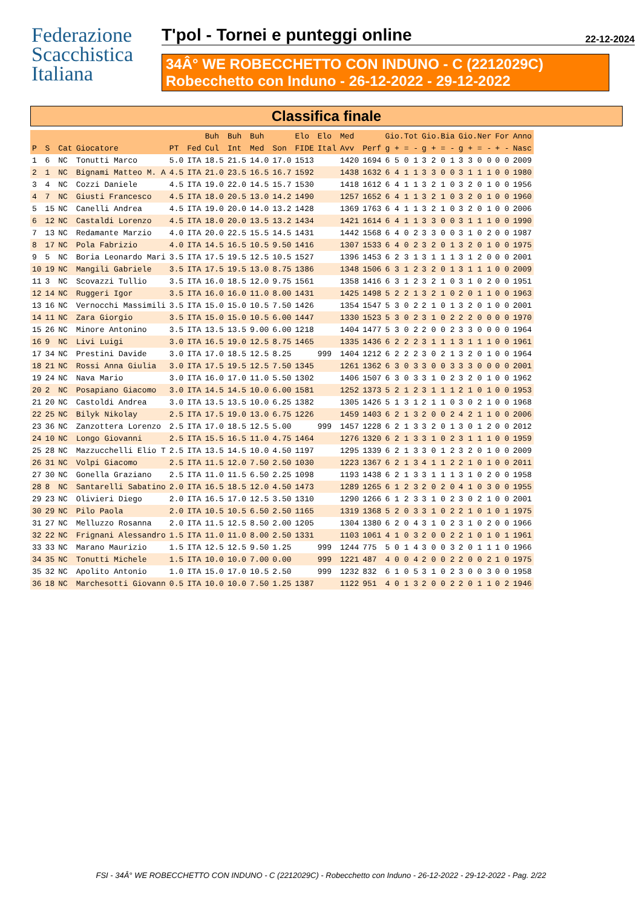Federazione
Scacchistica
Italiana
T'pol - Tornei e punteggi online 22-12-2024
34Â° WE ROBECCHETTO CON INDUNO - C (2212029C)
Robecchetto con Induno - 26-12-2022 - 29-12-2022
Classifica finale
| | | | | | | Buh | Buh | Buh | | Elo | Elo | Med | | Gio.Tot | Gio.Bia | Gio.Ner | For | Anno |
| --- | --- | --- | --- | --- | --- | --- | --- | --- | --- | --- | --- | --- | --- | --- | --- | --- | --- | --- |
| P | S | Cat | Giocatore | PT | Fed | Cul | Int | Med | Son | FIDE | Ital | Avv | Perf | g + = - | g + = - | g + = - | + - | Nasc |
| 1 | 6 | NC | Tonutti Marco | 5.0 | ITA | 18.5 | 21.5 | 14.0 | 17.0 | 1513 | | 1420 | 1694 | 6 5 0 1 | 3 2 0 1 | 3 3 0 0 | 0 0 | 2009 |
| 2 | 1 | NC | Bignami Matteo M. A | 4.5 | ITA | 21.0 | 23.5 | 16.5 | 16.7 | 1592 | | 1438 | 1632 | 6 4 1 1 | 3 3 0 0 | 3 1 1 1 | 0 0 | 1980 |
| 3 | 4 | NC | Cozzi Daniele | 4.5 | ITA | 19.0 | 22.0 | 14.5 | 15.7 | 1530 | | 1418 | 1612 | 6 4 1 1 | 3 2 1 0 | 3 2 0 1 | 0 0 | 1956 |
| 4 | 7 | NC | Giusti Francesco | 4.5 | ITA | 18.0 | 20.5 | 13.0 | 14.2 | 1490 | | 1257 | 1652 | 6 4 1 1 | 3 2 1 0 | 3 2 0 1 | 0 0 | 1960 |
| 5 | 15 | NC | Canelli Andrea | 4.5 | ITA | 19.0 | 20.0 | 14.0 | 13.2 | 1428 | | 1369 | 1763 | 6 4 1 1 | 3 2 1 0 | 3 2 0 1 | 0 0 | 2006 |
| 6 | 12 | NC | Castaldi Lorenzo | 4.5 | ITA | 18.0 | 20.0 | 13.5 | 13.2 | 1434 | | 1421 | 1614 | 6 4 1 1 | 3 3 0 0 | 3 1 1 1 | 0 0 | 1990 |
| 7 | 13 | NC | Redamante Marzio | 4.0 | ITA | 20.0 | 22.5 | 15.5 | 14.5 | 1431 | | 1442 | 1568 | 6 4 0 2 | 3 3 0 0 | 3 1 0 2 | 0 0 | 1987 |
| 8 | 17 | NC | Pola Fabrizio | 4.0 | ITA | 14.5 | 16.5 | 10.5 | 9.50 | 1416 | | 1307 | 1533 | 6 4 0 2 | 3 2 0 1 | 3 2 0 1 | 0 0 | 1975 |
| 9 | 5 | NC | Boria Leonardo Mari | 3.5 | ITA | 17.5 | 19.5 | 12.5 | 10.5 | 1527 | | 1396 | 1453 | 6 2 3 1 | 3 1 1 1 | 3 1 2 0 | 0 0 | 2001 |
| 10 | 19 | NC | Mangili Gabriele | 3.5 | ITA | 17.5 | 19.5 | 13.0 | 8.75 | 1386 | | 1348 | 1506 | 6 3 1 2 | 3 2 0 1 | 3 1 1 1 | 0 0 | 2009 |
| 11 | 3 | NC | Scovazzi Tullio | 3.5 | ITA | 16.0 | 18.5 | 12.0 | 9.75 | 1561 | | 1358 | 1416 | 6 3 1 2 | 3 2 1 0 | 3 1 0 2 | 0 0 | 1951 |
| 12 | 14 | NC | Ruggeri Igor | 3.5 | ITA | 16.0 | 16.0 | 11.0 | 8.00 | 1431 | | 1425 | 1498 | 5 2 2 1 | 3 2 1 0 | 2 0 1 1 | 0 0 | 1963 |
| 13 | 16 | NC | Vernocchi Massimili | 3.5 | ITA | 15.0 | 15.0 | 10.5 | 7.50 | 1426 | | 1354 | 1547 | 5 3 0 2 | 2 1 0 1 | 3 2 0 1 | 0 0 | 2001 |
| 14 | 11 | NC | Zara Giorgio | 3.5 | ITA | 15.0 | 15.0 | 10.5 | 6.00 | 1447 | | 1330 | 1523 | 5 3 0 2 | 3 1 0 2 | 2 2 0 0 | 0 0 | 1970 |
| 15 | 26 | NC | Minore Antonino | 3.5 | ITA | 13.5 | 13.5 | 9.00 | 6.00 | 1218 | | 1404 | 1477 | 5 3 0 2 | 2 0 0 2 | 3 3 0 0 | 0 0 | 1964 |
| 16 | 9 | NC | Livi Luigi | 3.0 | ITA | 16.5 | 19.0 | 12.5 | 8.75 | 1465 | | 1335 | 1436 | 6 2 2 2 | 3 1 1 1 | 3 1 1 1 | 0 0 | 1961 |
| 17 | 34 | NC | Prestini Davide | 3.0 | ITA | 17.0 | 18.5 | 12.5 | 8.25 | | 999 | 1404 | 1212 | 6 2 2 2 | 3 0 2 1 | 3 2 0 1 | 0 0 | 1964 |
| 18 | 21 | NC | Rossi Anna Giulia | 3.0 | ITA | 17.5 | 19.5 | 12.5 | 7.50 | 1345 | | 1261 | 1362 | 6 3 0 3 | 3 0 0 3 | 3 3 0 0 | 0 0 | 2001 |
| 19 | 24 | NC | Nava Mario | 3.0 | ITA | 16.0 | 17.0 | 11.0 | 5.50 | 1302 | | 1406 | 1507 | 6 3 0 3 | 3 1 0 2 | 3 2 0 1 | 0 0 | 1962 |
| 20 | 2 | NC | Posapiano Giacomo | 3.0 | ITA | 14.5 | 14.5 | 10.0 | 6.00 | 1581 | | 1252 | 1373 | 5 2 1 2 | 3 1 1 1 | 2 1 0 1 | 0 0 | 1953 |
| 21 | 20 | NC | Castoldi Andrea | 3.0 | ITA | 13.5 | 13.5 | 10.0 | 6.25 | 1382 | | 1305 | 1426 | 5 1 3 1 | 2 1 1 0 | 3 0 2 1 | 0 0 | 1968 |
| 22 | 25 | NC | Bilyk Nikolay | 2.5 | ITA | 17.5 | 19.0 | 13.0 | 6.75 | 1226 | | 1459 | 1403 | 6 2 1 3 | 2 0 0 2 | 4 2 1 1 | 0 0 | 2006 |
| 23 | 36 | NC | Zanzottera Lorenzo | 2.5 | ITA | 17.0 | 18.5 | 12.5 | 5.00 | | 999 | 1457 | 1228 | 6 2 1 3 | 3 2 0 1 | 3 0 1 2 | 0 0 | 2012 |
| 24 | 10 | NC | Longo Giovanni | 2.5 | ITA | 15.5 | 16.5 | 11.0 | 4.75 | 1464 | | 1276 | 1320 | 6 2 1 3 | 3 1 0 2 | 3 1 1 1 | 0 0 | 1959 |
| 25 | 28 | NC | Mazzucchelli Elio T | 2.5 | ITA | 13.5 | 14.5 | 10.0 | 4.50 | 1197 | | 1295 | 1339 | 6 2 1 3 | 3 0 1 2 | 3 2 0 1 | 0 0 | 2009 |
| 26 | 31 | NC | Volpi Giacomo | 2.5 | ITA | 11.5 | 12.0 | 7.50 | 2.50 | 1030 | | 1223 | 1367 | 6 2 1 3 | 4 1 1 2 | 2 1 0 1 | 0 0 | 2011 |
| 27 | 30 | NC | Gonella Graziano | 2.5 | ITA | 11.0 | 11.5 | 6.50 | 2.25 | 1098 | | 1193 | 1438 | 6 2 1 3 | 3 1 1 1 | 3 1 0 2 | 0 0 | 1958 |
| 28 | 8 | NC | Santarelli Sabatino | 2.0 | ITA | 16.5 | 18.5 | 12.0 | 4.50 | 1473 | | 1289 | 1265 | 6 1 2 3 | 2 0 2 0 | 4 1 0 3 | 0 0 | 1955 |
| 29 | 23 | NC | Olivieri Diego | 2.0 | ITA | 16.5 | 17.0 | 12.5 | 3.50 | 1310 | | 1290 | 1266 | 6 1 2 3 | 3 1 0 2 | 3 0 2 1 | 0 0 | 2001 |
| 30 | 29 | NC | Pilo Paola | 2.0 | ITA | 10.5 | 10.5 | 6.50 | 2.50 | 1165 | | 1319 | 1368 | 5 2 0 3 | 3 1 0 2 | 2 1 0 1 | 0 1 | 1975 |
| 31 | 27 | NC | Melluzzo Rosanna | 2.0 | ITA | 11.5 | 12.5 | 8.50 | 2.00 | 1205 | | 1304 | 1380 | 6 2 0 4 | 3 1 0 2 | 3 1 0 2 | 0 0 | 1966 |
| 32 | 22 | NC | Frignani Alessandro | 1.5 | ITA | 11.0 | 11.0 | 8.00 | 2.50 | 1331 | | 1103 | 1061 | 4 1 0 3 | 2 0 0 2 | 2 1 0 1 | 0 1 | 1961 |
| 33 | 33 | NC | Marano Maurizio | 1.5 | ITA | 12.5 | 12.5 | 9.50 | 1.25 | | 999 | 1244 | 775 | 5 0 1 4 | 3 0 0 3 | 2 0 1 1 | 1 0 | 1966 |
| 34 | 35 | NC | Tonutti Michele | 1.5 | ITA | 10.0 | 10.0 | 7.00 | 0.00 | | 999 | 1221 | 487 | 4 0 0 4 | 2 0 0 2 | 2 0 0 2 | 1 0 | 1975 |
| 35 | 32 | NC | Apolito Antonio | 1.0 | ITA | 15.0 | 17.0 | 10.5 | 2.50 | | 999 | 1232 | 832 | 6 1 0 5 | 3 1 0 2 | 3 0 0 3 | 0 0 | 1958 |
| 36 | 18 | NC | Marchesotti Giovann | 0.5 | ITA | 10.0 | 10.0 | 7.50 | 1.25 | 1387 | | 1122 | 951 | 4 0 1 3 | 2 0 0 2 | 2 0 1 1 | 0 2 | 1946 |
FSI - 34Â° WE ROBECCHETTO CON INDUNO - C (2212029C) - Robecchetto con Induno - 26-12-2022 - 29-12-2022 - Pag. 2/22